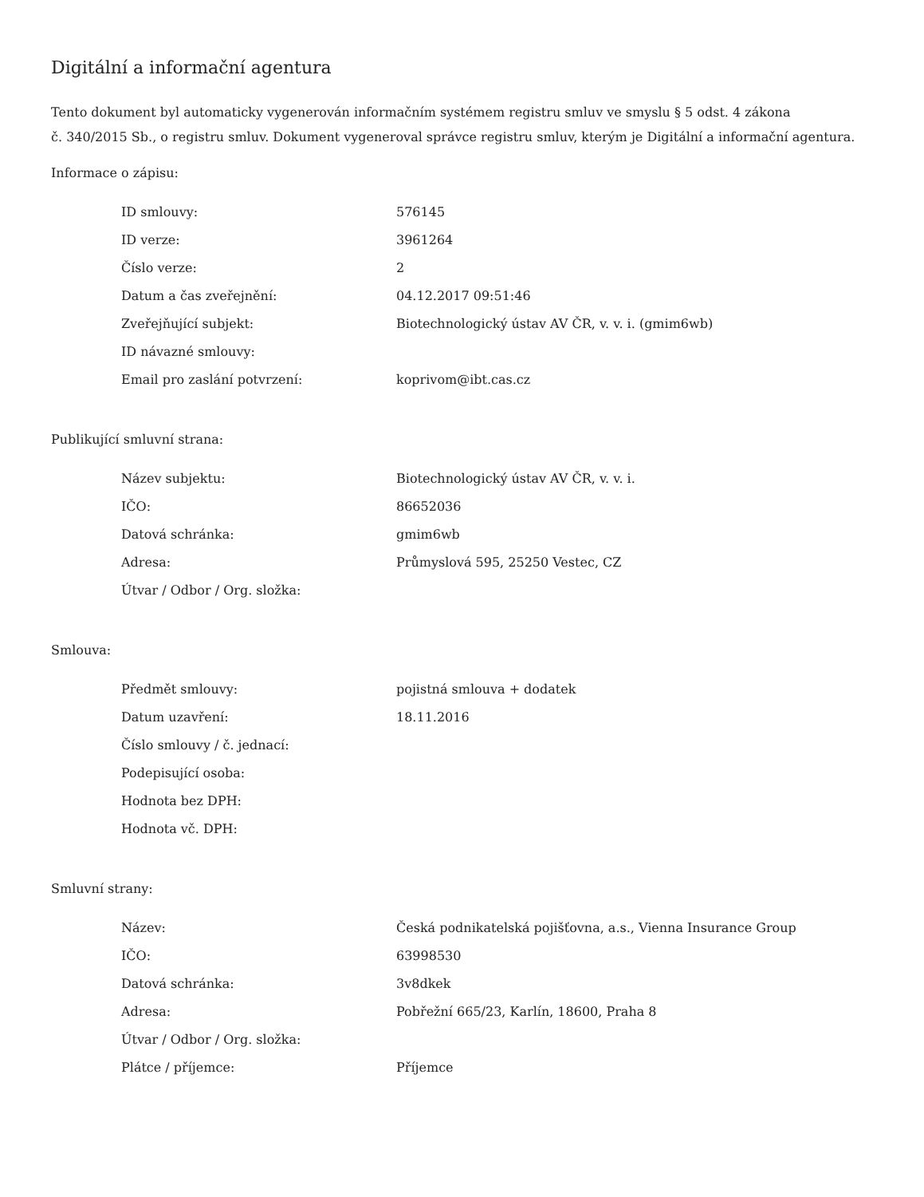Digitální a informační agentura
Tento dokument byl automaticky vygenerován informačním systémem registru smluv ve smyslu § 5 odst. 4 zákona
č. 340/2015 Sb., o registru smluv. Dokument vygeneroval správce registru smluv, kterým je Digitální a informační agentura.
Informace o zápisu:
| ID smlouvy: | 576145 |
| ID verze: | 3961264 |
| Číslo verze: | 2 |
| Datum a čas zveřejnění: | 04.12.2017 09:51:46 |
| Zveřejňující subjekt: | Biotechnologický ústav AV ČR, v. v. i. (gmim6wb) |
| ID návazné smlouvy: | |
| Email pro zaslání potvrzení: | koprivom@ibt.cas.cz |
Publikující smluvní strana:
| Název subjektu: | Biotechnologický ústav AV ČR, v. v. i. |
| IČO: | 86652036 |
| Datová schránka: | gmim6wb |
| Adresa: | Průmyslová 595, 25250 Vestec, CZ |
| Útvar / Odbor / Org. složka: | |
Smlouva:
| Předmět smlouvy: | pojistná smlouva + dodatek |
| Datum uzavření: | 18.11.2016 |
| Číslo smlouvy / č. jednací: | |
| Podepisující osoba: | |
| Hodnota bez DPH: | |
| Hodnota vč. DPH: | |
Smluvní strany:
| Název: | Česká podnikatelská pojišťovna, a.s., Vienna Insurance Group |
| IČO: | 63998530 |
| Datová schránka: | 3v8dkek |
| Adresa: | Pobřežní 665/23, Karlín, 18600, Praha 8 |
| Útvar / Odbor / Org. složka: | |
| Plátce / příjemce: | Příjemce |